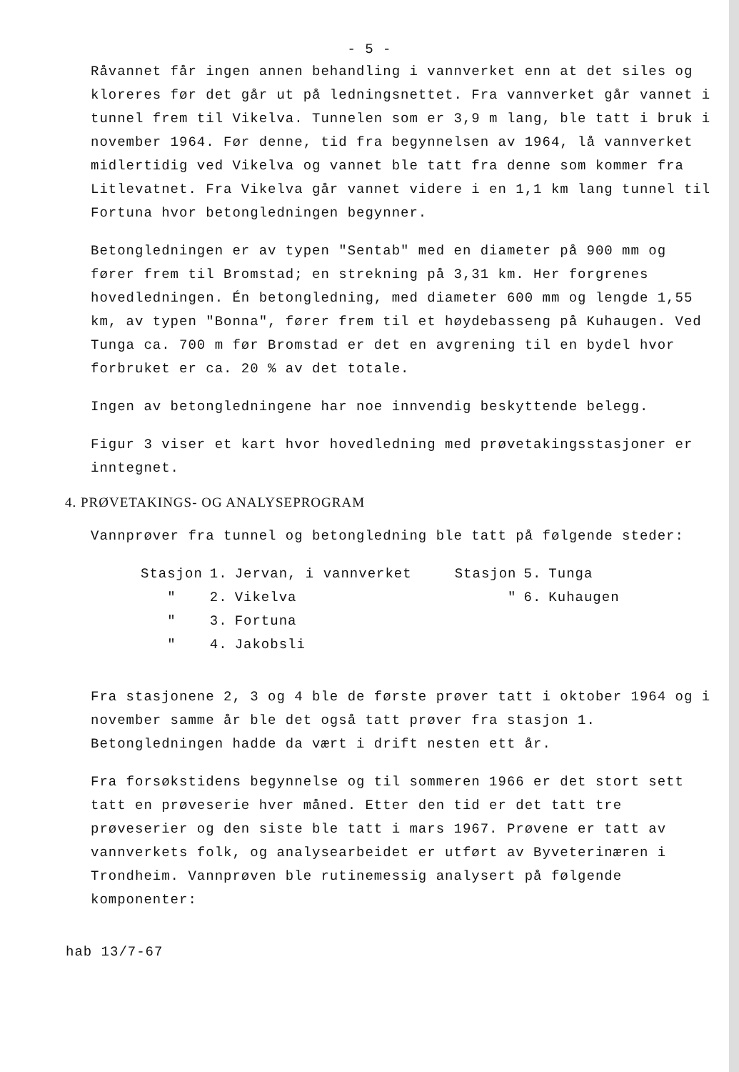- 5 -
Råvannet får ingen annen behandling i vannverket enn at det siles og kloreres før det går ut på ledningsnettet. Fra vannverket går vannet i tunnel frem til Vikelva. Tunnelen som er 3,9 m lang, ble tatt i bruk i november 1964. Før denne, tid fra begynnelsen av 1964, lå vannverket midlertidig ved Vikelva og vannet ble tatt fra denne som kommer fra Litlevatnet. Fra Vikelva går vannet videre i en 1,1 km lang tunnel til Fortuna hvor betongledningen begynner.
Betongledningen er av typen "Sentab" med en diameter på 900 mm og fører frem til Bromstad; en strekning på 3,31 km. Her forgrenes hovedledningen. Én betongledning, med diameter 600 mm og lengde 1,55 km, av typen "Bonna", fører frem til et høydebasseng på Kuhaugen. Ved Tunga ca. 700 m før Bromstad er det en avgrening til en bydel hvor forbruket er ca. 20 % av det totale.
Ingen av betongledningene har noe innvendig beskyttende belegg.
Figur 3 viser et kart hvor hovedledning med prøvetakingsstasjoner er inntegnet.
4. PRØVETAKINGS- OG ANALYSEPROGRAM
Vannprøver fra tunnel og betongledning ble tatt på følgende steder:
| Stasjon | 1. | Jervan, i vannverket | Stasjon | 5. | Tunga |
| " | 2. | Vikelva | " | 6. | Kuhaugen |
| " | 3. | Fortuna | | | |
| " | 4. | Jakobsli | | | |
Fra stasjonene 2, 3 og 4 ble de første prøver tatt i oktober 1964 og i november samme år ble det også tatt prøver fra stasjon 1. Betongledningen hadde da vært i drift nesten ett år.
Fra forsøkstidens begynnelse og til sommeren 1966 er det stort sett tatt en prøveserie hver måned. Etter den tid er det tatt tre prøveserier og den siste ble tatt i mars 1967. Prøvene er tatt av vannverkets folk, og analysearbeidet er utført av Byveterinæren i Trondheim. Vannprøven ble rutinemessig analysert på følgende komponenter:
hab 13/7-67